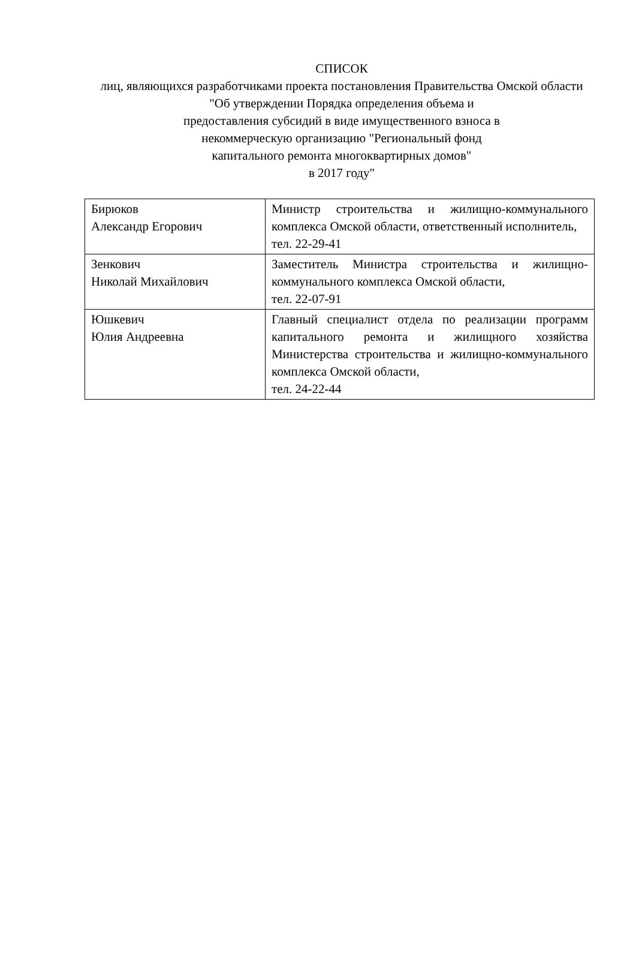СПИСОК
лиц, являющихся разработчиками проекта постановления Правительства Омской области "Об утверждении Порядка определения объема и
предоставления субсидий в виде имущественного взноса в
некоммерческую организацию "Региональный фонд
капитального ремонта многоквартирных домов"
в 2017 году"
| Бирюков Александр Егорович | Министр строительства и жилищно-коммунального комплекса Омской области, ответственный исполнитель, тел. 22-29-41 |
| Зенкович Николай Михайлович | Заместитель Министра строительства и жилищно-коммунального комплекса Омской области, тел. 22-07-91 |
| Юшкевич Юлия Андреевна | Главный специалист отдела по реализации программ капитального ремонта и жилищного хозяйства Министерства строительства и жилищно-коммунального комплекса Омской области, тел. 24-22-44 |